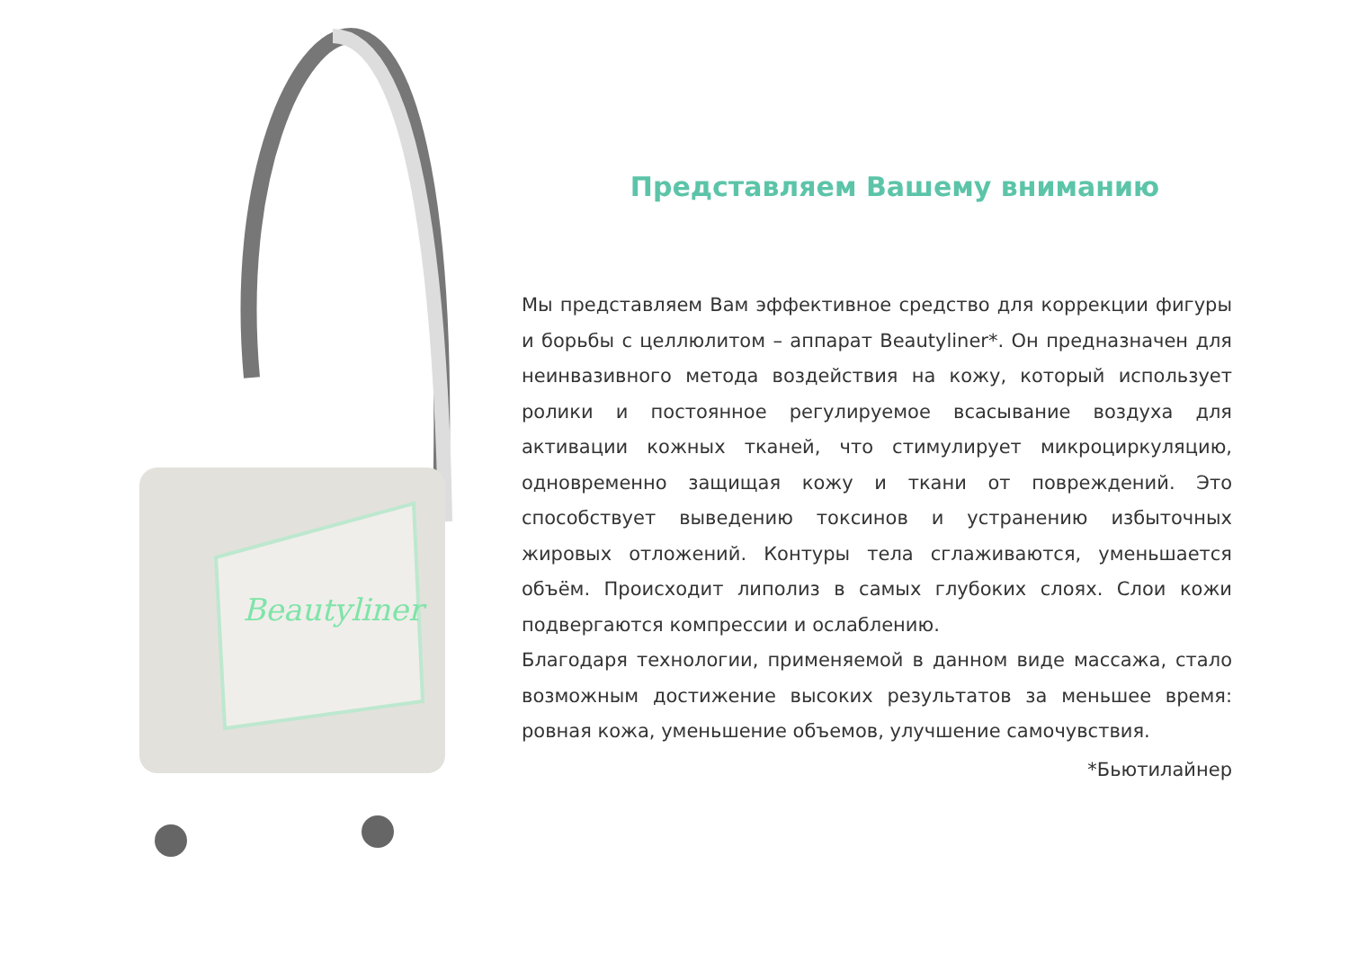Beautyliner
Представляем Вашему вниманию
Мы представляем Вам эффективное средство для коррекции фигуры и борьбы с целлюлитом – аппарат Beautyliner*. Он предназначен для неинвазивного метода воздействия на кожу, который использует ролики и постоянное регулируемое всасывание воздуха для активации кожных тканей, что стимулирует микроциркуляцию, одновременно защищая кожу и ткани от повреждений. Это способствует выведению токсинов и устранению избыточных жировых отложений. Контуры тела сглаживаются, уменьшается объём. Происходит липолиз в самых глубоких слоях. Слои кожи подвергаются компрессии и ослаблению.
Благодаря технологии, применяемой в данном виде массажа, стало возможным достижение высоких результатов за меньшее время: ровная кожа, уменьшение объемов, улучшение самочувствия.
*Бьютилайнер